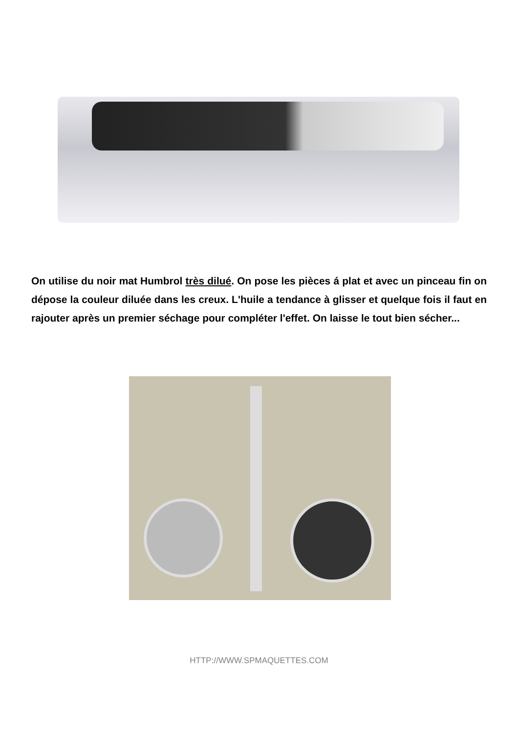On utilise du noir mat Humbrol très dilué. On pose les pièces á plat et avec un pinceau fin on dépose la couleur diluée dans les creux. L'huile a tendance à glisser et quelque fois il faut en rajouter après un premier séchage pour compléter l'effet. On laisse le tout bien sécher...
HTTP://WWW.SPMAQUETTES.COM